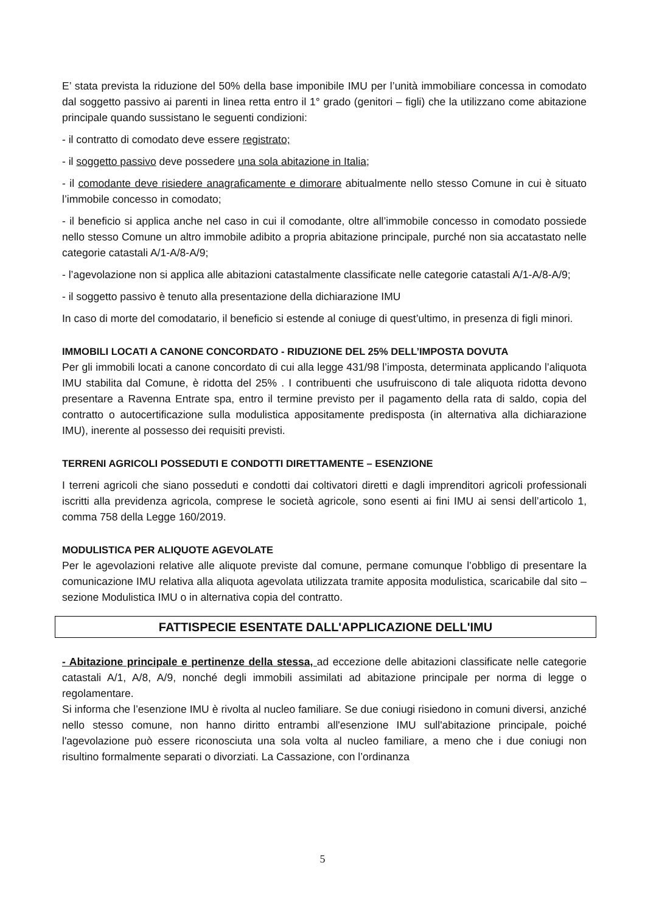E’ stata prevista la riduzione del 50% della base imponibile IMU per l’unità immobiliare concessa in comodato dal soggetto passivo ai parenti in linea retta entro il 1° grado (genitori – figli) che la utilizzano come abitazione principale quando sussistano le seguenti condizioni:
- il contratto di comodato deve essere registrato;
- il soggetto passivo deve possedere una sola abitazione in Italia;
- il comodante deve risiedere anagraficamente e dimorare abitualmente nello stesso Comune in cui è situato l’immobile concesso in comodato;
- il beneficio si applica anche nel caso in cui il comodante, oltre all’immobile concesso in comodato possiede nello stesso Comune un altro immobile adibito a propria abitazione principale, purché non sia accatastato nelle categorie catastali A/1-A/8-A/9;
- l’agevolazione non si applica alle abitazioni catastalmente classificate nelle categorie catastali A/1-A/8-A/9;
- il soggetto passivo è tenuto alla presentazione della dichiarazione IMU
In caso di morte del comodatario, il beneficio si estende al coniuge di quest’ultimo, in presenza di figli minori.
IMMOBILI LOCATI A CANONE CONCORDATO - RIDUZIONE DEL 25% DELL’IMPOSTA DOVUTA
Per gli immobili locati a canone concordato di cui alla legge 431/98 l’imposta, determinata applicando l’aliquota IMU stabilita dal Comune, è ridotta del 25% . I contribuenti che usufruiscono di tale aliquota ridotta devono presentare a Ravenna Entrate spa, entro il termine previsto per il pagamento della rata di saldo, copia del contratto o autocertificazione sulla modulistica appositamente predisposta (in alternativa alla dichiarazione IMU), inerente al possesso dei requisiti previsti.
TERRENI AGRICOLI POSSEDUTI E CONDOTTI DIRETTAMENTE – ESENZIONE
I terreni agricoli che siano posseduti e condotti dai coltivatori diretti e dagli imprenditori agricoli professionali iscritti alla previdenza agricola, comprese le società agricole, sono esenti ai fini IMU ai sensi dell’articolo 1, comma 758 della Legge 160/2019.
MODULISTICA PER ALIQUOTE AGEVOLATE
Per le agevolazioni relative alle aliquote previste dal comune, permane comunque l’obbligo di presentare la comunicazione IMU relativa alla aliquota agevolata utilizzata tramite apposita modulistica, scaricabile dal sito – sezione Modulistica IMU o in alternativa copia del contratto.
FATTISPECIE ESENTATE DALL'APPLICAZIONE DELL'IMU
- Abitazione principale e pertinenze della stessa, ad eccezione delle abitazioni classificate nelle categorie catastali A/1, A/8, A/9, nonché degli immobili assimilati ad abitazione principale per norma di legge o regolamentare.
Si informa che l’esenzione IMU è rivolta al nucleo familiare. Se due coniugi risiedono in comuni diversi, anziché nello stesso comune, non hanno diritto entrambi all'esenzione IMU sull'abitazione principale, poiché l'agevolazione può essere riconosciuta una sola volta al nucleo familiare, a meno che i due coniugi non risultino formalmente separati o divorziati. La Cassazione, con l’ordinanza
5